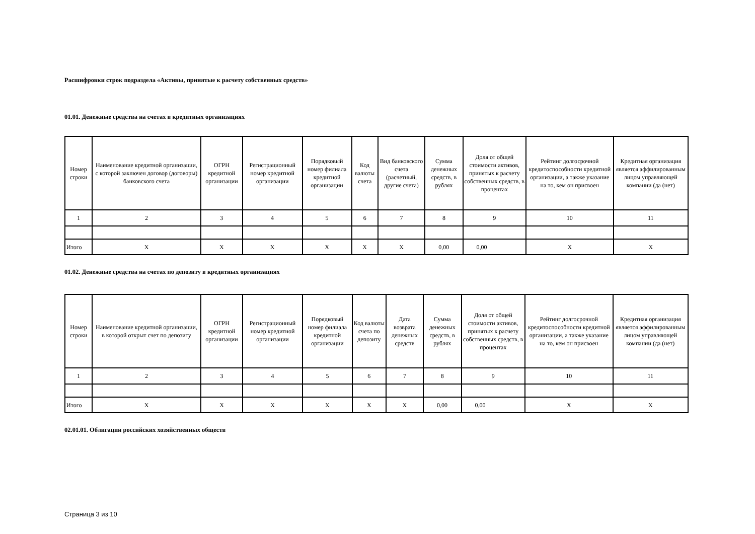Расшифровки строк подраздела «Активы, принятые к расчету собственных средств»
01.01. Денежные средства на счетах в кредитных организациях
| Номер строки | Наименование кредитной организации, с которой заключен договор (договоры) банковского счета | ОГРН кредитной организации | Регистрационный номер кредитной организации | Порядковый номер филиала кредитной организации | Код валюты счета | Вид банковского счета (расчетный, другие счета) | Сумма денежных средств, в рублях | Доля от общей стоимости активов, принятых к расчету собственных средств, в процентах | Рейтинг долгосрочной кредитоспособности кредитной организации, а также указание на то, кем он присвоен | Кредитная организация является аффилированным лицом управляющей компании (да (нет) |
| --- | --- | --- | --- | --- | --- | --- | --- | --- | --- | --- |
| 1 | 2 | 3 | 4 | 5 | 6 | 7 | 8 | 9 | 10 | 11 |
| Итого | X | X | X | X | X | X | 0,00 | 0,00 | X | X |
01.02. Денежные средства на счетах по депозиту в кредитных организациях
| Номер строки | Наименование кредитной организации, в которой открыт счет по депозиту | ОГРН кредитной организации | Регистрационный номер кредитной организации | Порядковый номер филиала кредитной организации | Код валюты счета по депозиту | Дата возврата денежных средств | Сумма денежных средств, в рублях | Доля от общей стоимости активов, принятых к расчету собственных средств, в процентах | Рейтинг долгосрочной кредитоспособности кредитной организации, а также указание на то, кем он присвоен | Кредитная организация является аффилированным лицом управляющей компании (да (нет) |
| --- | --- | --- | --- | --- | --- | --- | --- | --- | --- | --- |
| 1 | 2 | 3 | 4 | 5 | 6 | 7 | 8 | 9 | 10 | 11 |
| Итого | X | X | X | X | X | X | 0,00 | 0,00 | X | X |
02.01.01. Облигации российских хозяйственных обществ
Страница 3 из 10